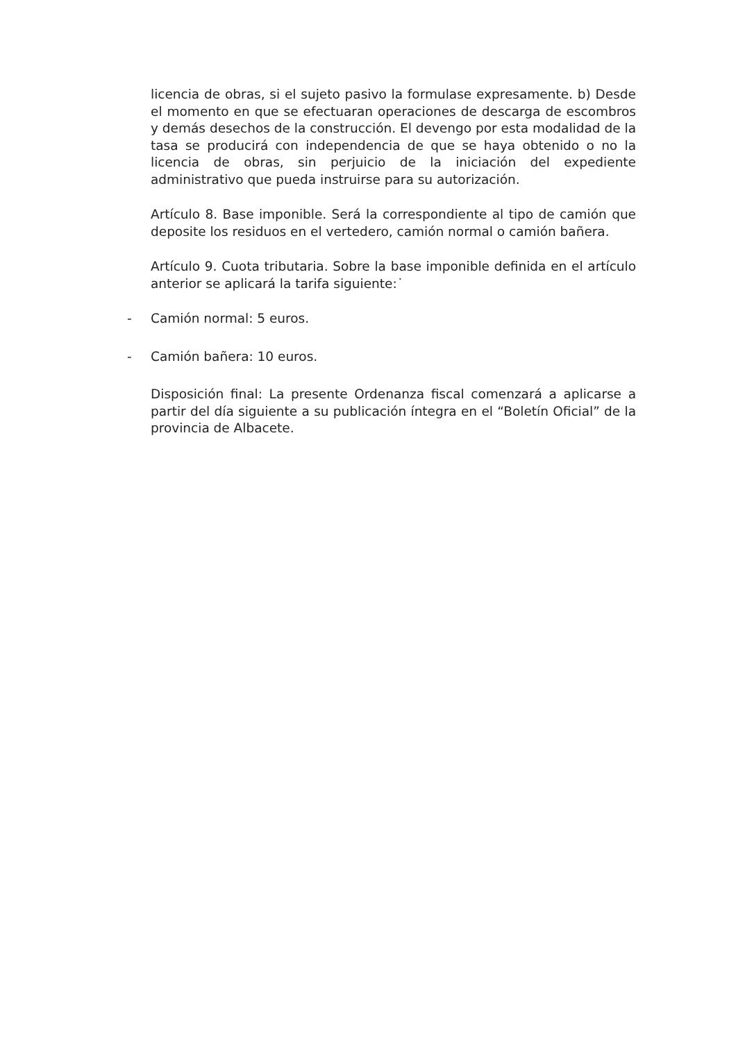licencia de obras, si el sujeto pasivo la formulase expresamente. b) Desde el momento en que se efectuaran operaciones de descarga de escombros y demás desechos de la construcción. El devengo por esta modalidad de la tasa se producirá con independencia de que se haya obtenido o no la licencia de obras, sin perjuicio de la iniciación del expediente administrativo que pueda instruirse para su autorización.
Artículo 8. Base imponible. Será la correspondiente al tipo de camión que deposite los residuos en el vertedero, camión normal o camión bañera.
Artículo 9. Cuota tributaria. Sobre la base imponible definida en el artículo anterior se aplicará la tarifa siguiente:˙
- Camión normal: 5 euros.
- Camión bañera: 10 euros.
Disposición final: La presente Ordenanza fiscal comenzará a aplicarse a partir del día siguiente a su publicación íntegra en el “Boletín Oficial” de la provincia de Albacete.